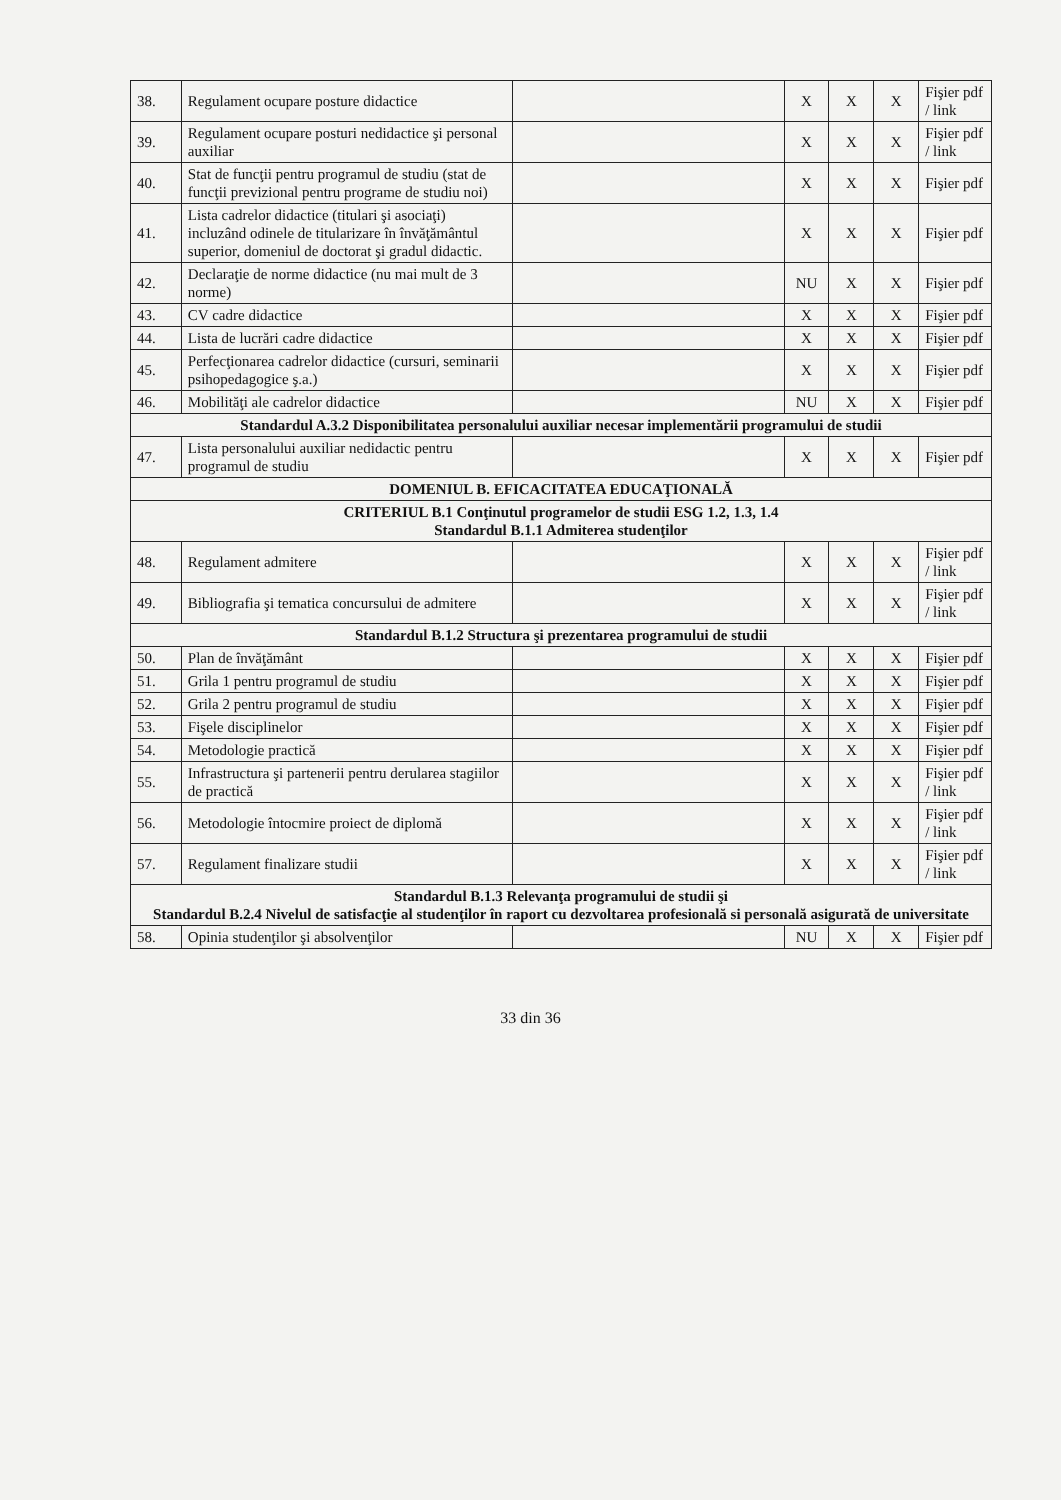| 38. | Regulament ocupare posture didactice | | X | X | X | Fişier pdf / link |
| 39. | Regulament ocupare posturi nedidactice şi personal auxiliar | | X | X | X | Fişier pdf / link |
| 40. | Stat de funcţii pentru programul de studiu (stat de funcţii previzional pentru programe de studiu noi) | | X | X | X | Fişier pdf |
| 41. | Lista cadrelor didactice (titulari şi asociaţi) incluzând odinele de titularizare în învăţământul superior, domeniul de doctorat şi gradul didactic. | | X | X | X | Fişier pdf |
| 42. | Declaraţie de norme didactice (nu mai mult de 3 norme) | | NU | X | X | Fişier pdf |
| 43. | CV cadre didactice | | X | X | X | Fişier pdf |
| 44. | Lista de lucrări cadre didactice | | X | X | X | Fişier pdf |
| 45. | Perfecţionarea cadrelor didactice (cursuri, seminarii psihopedagogice ş.a.) | | X | X | X | Fişier pdf |
| 46. | Mobilităţi ale cadrelor didactice | | NU | X | X | Fişier pdf |
| Standardul A.3.2 Disponibilitatea personalului auxiliar necesar implementării programului de studii | | | | | | |
| 47. | Lista personalului auxiliar nedidactic pentru programul de studiu | | X | X | X | Fişier pdf |
| DOMENIUL B. EFICACITATEA EDUCAŢIONALĂ | | | | | | |
| CRITERIUL B.1 Conţinutul programelor de studii ESG 1.2, 1.3, 1.4 Standardul B.1.1 Admiterea studenţilor | | | | | | |
| 48. | Regulament admitere | | X | X | X | Fişier pdf / link |
| 49. | Bibliografia şi tematica concursului de admitere | | X | X | X | Fişier pdf / link |
| Standardul B.1.2 Structura şi prezentarea programului de studii | | | | | | |
| 50. | Plan de învăţământ | | X | X | X | Fişier pdf |
| 51. | Grila 1 pentru programul de studiu | | X | X | X | Fişier pdf |
| 52. | Grila 2 pentru programul de studiu | | X | X | X | Fişier pdf |
| 53. | Fişele disciplinelor | | X | X | X | Fişier pdf |
| 54. | Metodologie practică | | X | X | X | Fişier pdf |
| 55. | Infrastructura şi partenerii pentru derularea stagiilor de practică | | X | X | X | Fişier pdf / link |
| 56. | Metodologie întocmire proiect de diplomă | | X | X | X | Fişier pdf / link |
| 57. | Regulament finalizare studii | | X | X | X | Fişier pdf / link |
| Standardul B.1.3 Relevanţa programului de studii şi Standardul B.2.4 Nivelul de satisfacţie al studenţilor în raport cu dezvoltarea profesională si personală asigurată de universitate | | | | | | |
| 58. | Opinia studenţilor şi absolvenţilor | | NU | X | X | Fişier pdf |
33 din 36